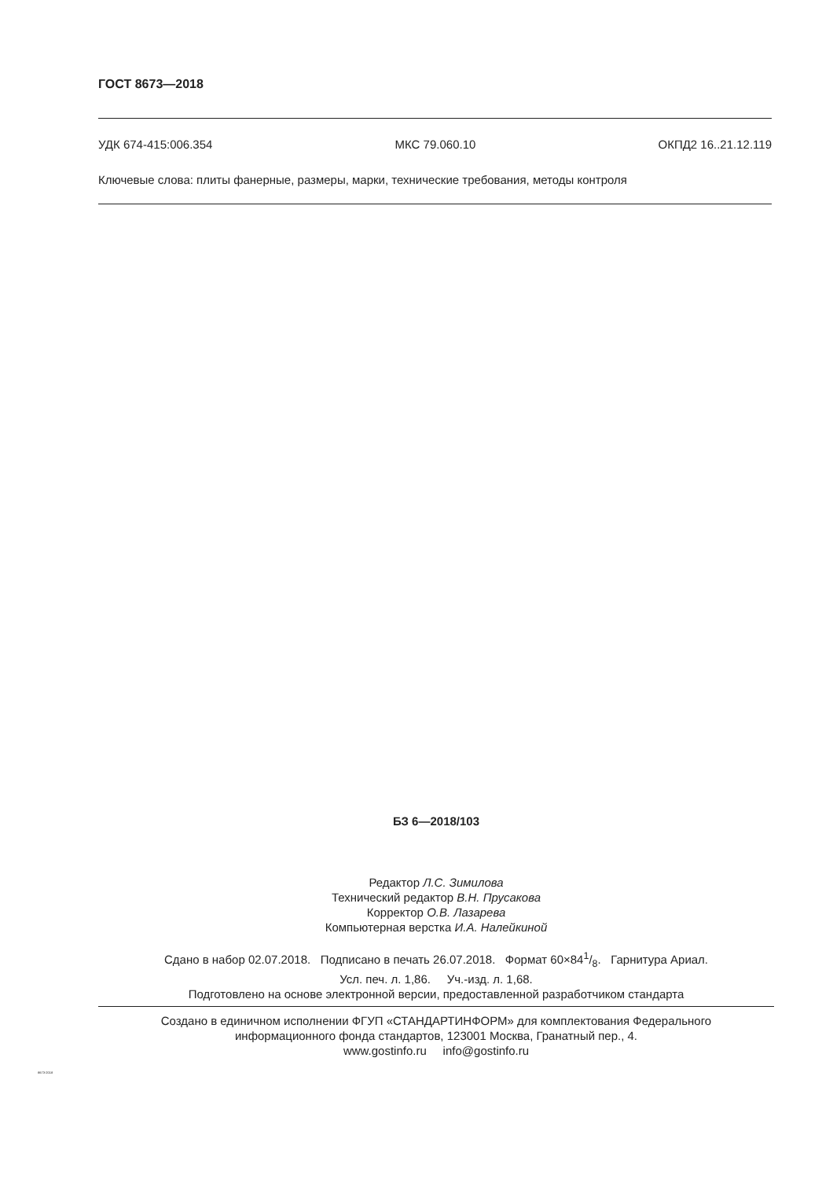ГОСТ 8673—2018
УДК 674-415:006.354 МКС 79.060.10 ОКПД2 16..21.12.119
Ключевые слова: плиты фанерные, размеры, марки, технические требования, методы контроля
БЗ 6—2018/103
Редактор Л.С. Зимилова
Технический редактор В.Н. Прусакова
Корректор О.В. Лазарева
Компьютерная верстка И.А. Налейкиной
Сдано в набор 02.07.2018. Подписано в печать 26.07.2018. Формат 60×841/8. Гарнитура Ариал.
Усл. печ. л. 1,86. Уч.-изд. л. 1,68.
Подготовлено на основе электронной версии, предоставленной разработчиком стандарта
Создано в единичном исполнении ФГУП «СТАНДАРТИНФОРМ» для комплектования Федерального
информационного фонда стандартов, 123001 Москва, Гранатный пер., 4.
www.gostinfo.ru info@gostinfo.ru
8673-2018